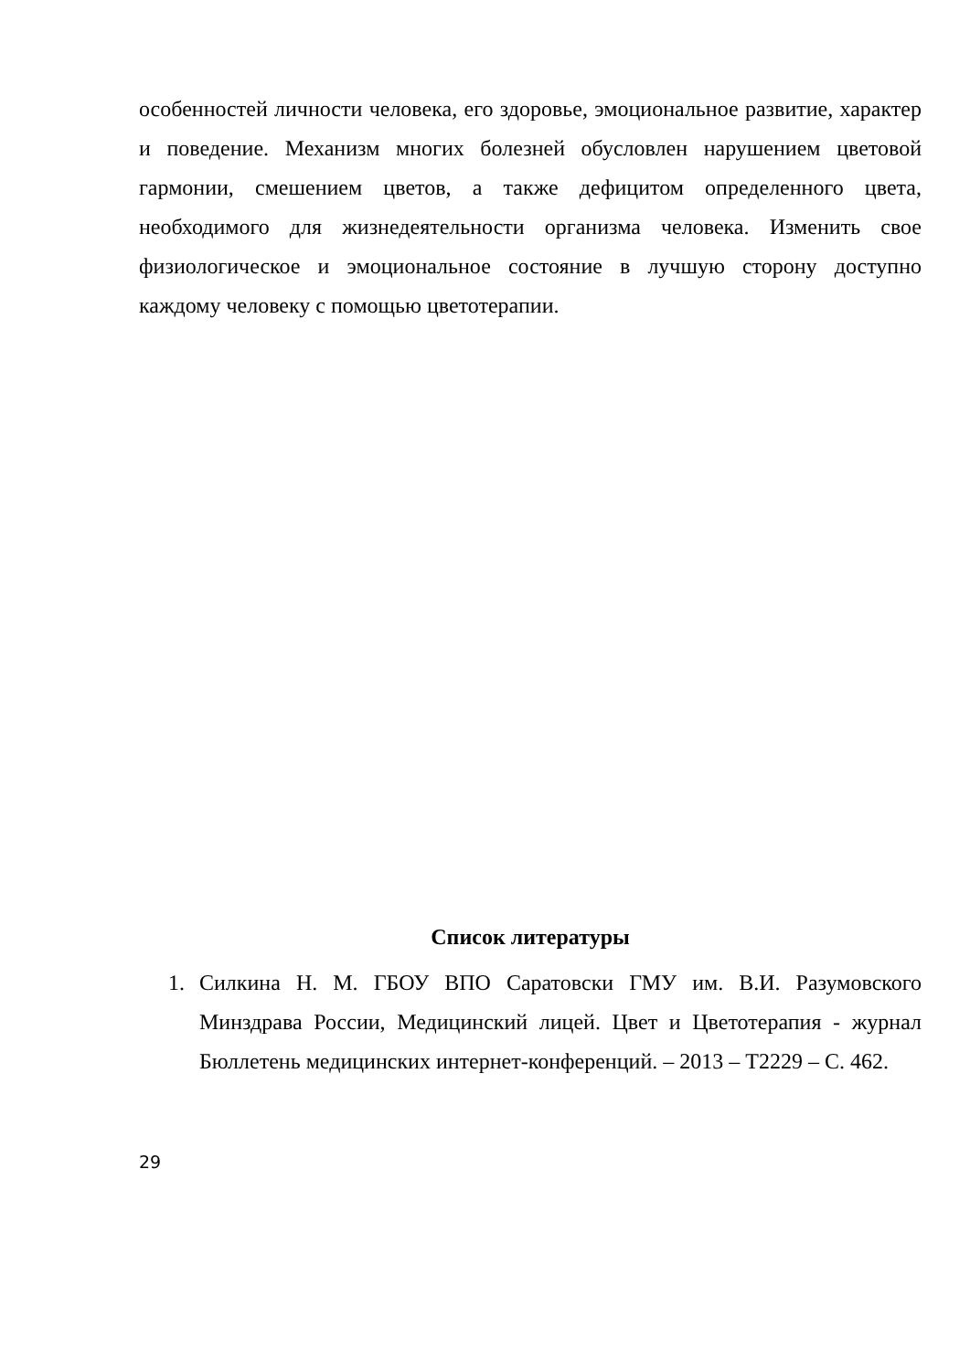особенностей личности человека, его здоровье, эмоциональное развитие, характер и поведение. Механизм многих болезней обусловлен нарушением цветовой гармонии, смешением цветов, а также дефицитом определенного цвета, необходимого для жизнедеятельности организма человека. Изменить свое физиологическое и эмоциональное состояние в лучшую сторону доступно каждому человеку с помощью цветотерапии.
Список литературы
1. Силкина Н. М. ГБОУ ВПО Саратовски ГМУ им. В.И. Разумовского Минздрава России, Медицинский лицей. Цвет и Цветотерапия - журнал Бюллетень медицинских интернет-конференций. – 2013 – Т2229 – С. 462.
29